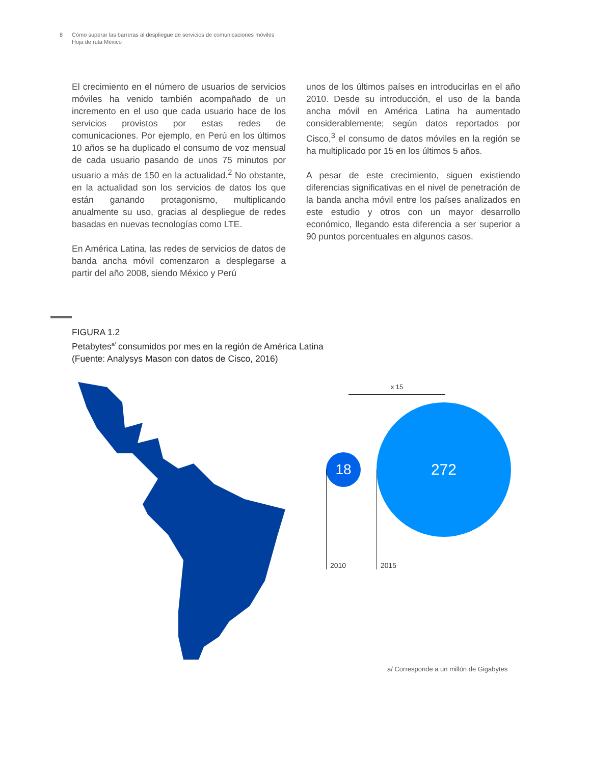8 Cómo superar las barreras al despliegue de servicios de comunicaciones móviles
Hoja de ruta México
El crecimiento en el número de usuarios de servicios móviles ha venido también acompañado de un incremento en el uso que cada usuario hace de los servicios provistos por estas redes de comunicaciones. Por ejemplo, en Perú en los últimos 10 años se ha duplicado el consumo de voz mensual de cada usuario pasando de unos 75 minutos por usuario a más de 150 en la actualidad.<sup>2</sup> No obstante, en la actualidad son los servicios de datos los que están ganando protagonismo, multiplicando anualmente su uso, gracias al despliegue de redes basadas en nuevas tecnologías como LTE.
En América Latina, las redes de servicios de datos de banda ancha móvil comenzaron a desplegarse a partir del año 2008, siendo México y Perú
unos de los últimos países en introducirlas en el año 2010. Desde su introducción, el uso de la banda ancha móvil en América Latina ha aumentado considerablemente; según datos reportados por Cisco,<sup>3</sup> el consumo de datos móviles en la región se ha multiplicado por 15 en los últimos 5 años.
A pesar de este crecimiento, siguen existiendo diferencias significativas en el nivel de penetración de la banda ancha móvil entre los países analizados en este estudio y otros con un mayor desarrollo económico, llegando esta diferencia a ser superior a 90 puntos porcentuales en algunos casos.
FIGURA 1.2
Petabytes<sup>a/</sup> consumidos por mes en la región de América Latina
(Fuente: Analysys Mason con datos de Cisco, 2016)
x 15
18
272
2010 2015
a/ Corresponde a un millón de Gigabytes